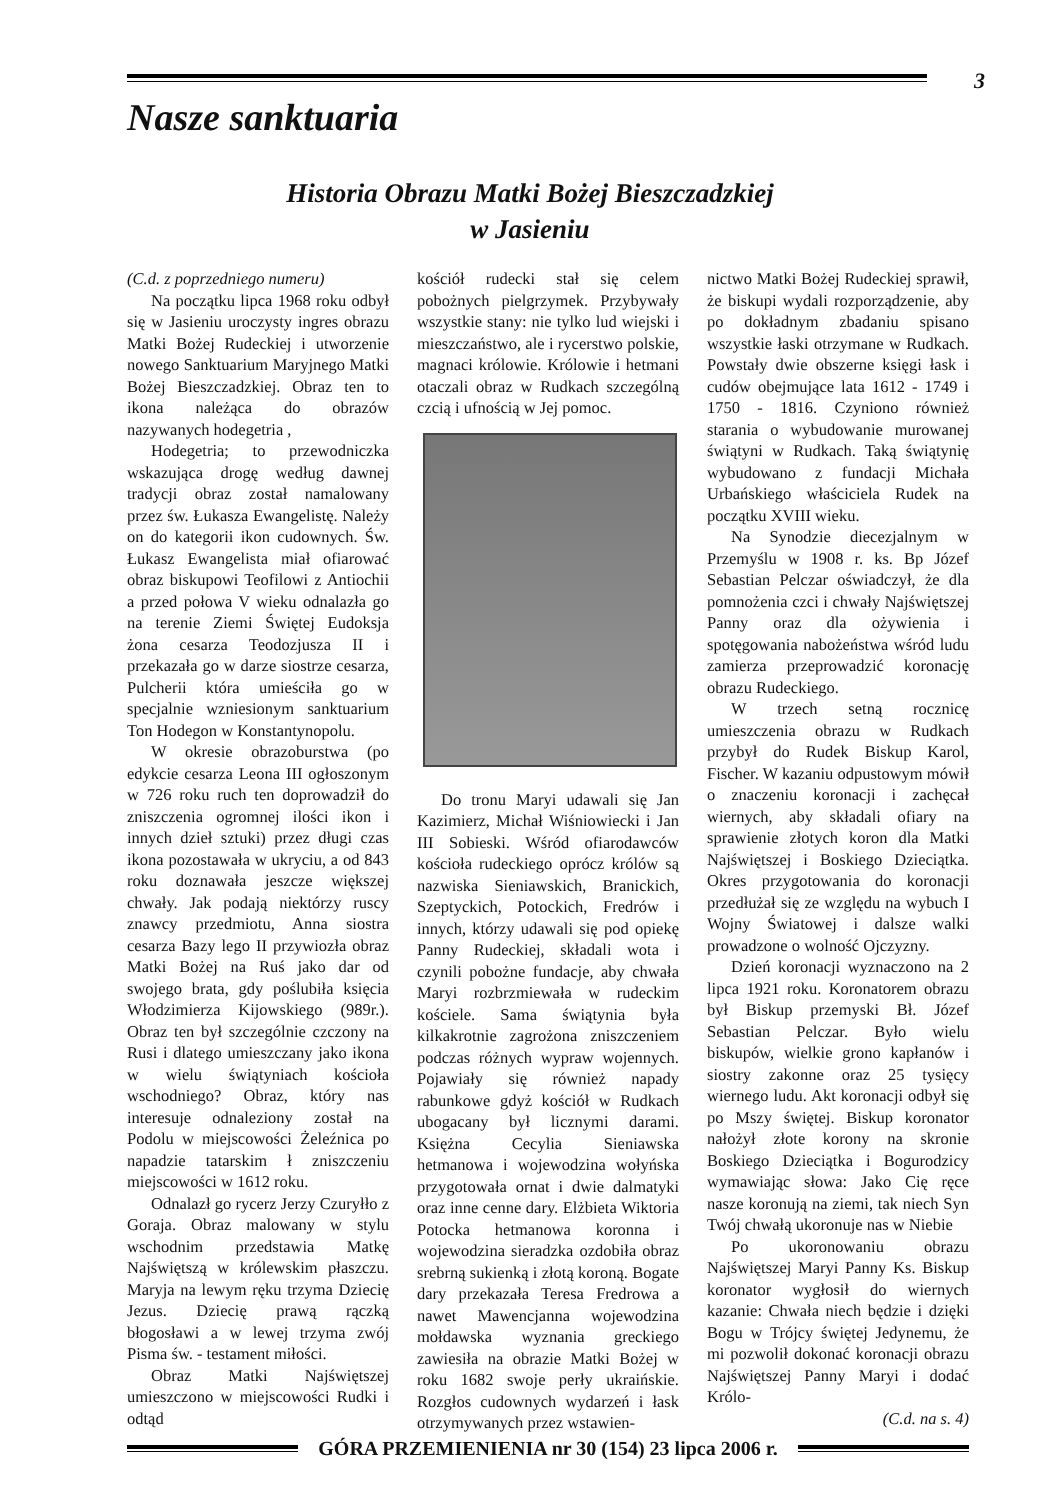3
Nasze sanktuaria
Historia Obrazu Matki Bożej Bieszczadzkiej
w Jasieniu
(C.d. z poprzedniego numeru)
Na początku lipca 1968 roku odbył się w Jasieniu uroczysty ingres obrazu Matki Bożej Rudeckiej i utworzenie nowego Sanktuarium Maryjnego Matki Bożej Bieszczadzkiej. Obraz ten to ikona należąca do obrazów nazywanych hodegetria ,
Hodegetria; to przewodniczka wskazująca drogę według dawnej tradycji obraz został namalowany przez św. Łukasza Ewangelistę. Należy on do kategorii ikon cudownych. Św. Łukasz Ewangelista miał ofiarować obraz biskupowi Teofilowi z Antiochii a przed połowa V wieku odnalazła go na terenie Ziemi Świętej Eudoksja żona cesarza Teodozjusza II i przekazała go w darze siostrze cesarza, Pulcherii która umieściła go w specjalnie wzniesionym sanktuarium Ton Hodegon w Konstantynopolu.
W okresie obrazoburstwa (po edykcie cesarza Leona III ogłoszonym w 726 roku ruch ten doprowadził do zniszczenia ogromnej ilości ikon i innych dzieł sztuki) przez długi czas ikona pozostawała w ukryciu, a od 843 roku doznawała jeszcze większej chwały. Jak podają niektórzy ruscy znawcy przedmiotu, Anna siostra cesarza Bazy lego II przywiozła obraz Matki Bożej na Ruś jako dar od swojego brata, gdy poślubiła księcia Włodzimierza Kijowskiego (989r.). Obraz ten był szczególnie czczony na Rusi i dlatego umieszczany jako ikona w wielu świątyniach kościoła wschodniego? Obraz, który nas interesuje odnaleziony został na Podolu w miejscowości Żeleźnica po napadzie tatarskim ł zniszczeniu miejscowości w 1612 roku.
Odnalazł go rycerz Jerzy Czuryłło z Goraja. Obraz malowany w stylu wschodnim przedstawia Matkę Najświętszą w królewskim płaszczu. Maryja na lewym ręku trzyma Dziecię Jezus. Dziecię prawą rączką błogosławi a w lewej trzyma zwój Pisma św. - testament miłości.
Obraz Matki Najświętszej umieszczono w miejscowości Rudki i odtąd
kościół rudecki stał się celem pobożnych pielgrzymek. Przybywały wszystkie stany: nie tylko lud wiejski i mieszczaństwo, ale i rycerstwo polskie, magnaci królowie. Królowie i hetmani otaczali obraz w Rudkach szczególną czcią i ufnością w Jej pomoc.
Do tronu Maryi udawali się Jan Kazimierz, Michał Wiśniowiecki i Jan III Sobieski. Wśród ofiarodawców kościoła rudeckiego oprócz królów są nazwiska Sieniawskich, Branickich, Szeptyckich, Potockich, Fredrów i innych, którzy udawali się pod opiekę Panny Rudeckiej, składali wota i czynili pobożne fundacje, aby chwała Maryi rozbrzmiewała w rudeckim kościele. Sama świątynia była kilkakrotnie zagrożona zniszczeniem podczas różnych wypraw wojennych. Pojawiały się również napady rabunkowe gdyż kościół w Rudkach ubogacany był licznymi darami. Księżna Cecylia Sieniawska hetmanowa i wojewodzina wołyńska przygotowała ornat i dwie dalmatyki oraz inne cenne dary. Elżbieta Wiktoria Potocka hetmanowa koronna i wojewodzina sieradzka ozdobiła obraz srebrną sukienką i złotą koroną. Bogate dary przekazała Teresa Fredrowa a nawet Mawencjanna wojewodzina mołdawska wyznania greckiego zawiesiła na obrazie Matki Bożej w roku 1682 swoje perły ukraińskie. Rozgłos cudownych wydarzeń i łask otrzymywanych przez wstawien-
nictwo Matki Bożej Rudeckiej sprawił, że biskupi wydali rozporządzenie, aby po dokładnym zbadaniu spisano wszystkie łaski otrzymane w Rudkach. Powstały dwie obszerne księgi łask i cudów obejmujące lata 1612 - 1749 i 1750 - 1816. Czyniono również starania o wybudowanie murowanej świątyni w Rudkach. Taką świątynię wybudowano z fundacji Michała Urbańskiego właściciela Rudek na początku XVIII wieku.
Na Synodzie diecezjalnym w Przemyślu w 1908 r. ks. Bp Józef Sebastian Pelczar oświadczył, że dla pomnożenia czci i chwały Najświętszej Panny oraz dla ożywienia i spotęgowania nabożeństwa wśród ludu zamierza przeprowadzić koronację obrazu Rudeckiego.
W trzech setną rocznicę umieszczenia obrazu w Rudkach przybył do Rudek Biskup Karol, Fischer. W kazaniu odpustowym mówił o znaczeniu koronacji i zachęcał wiernych, aby składali ofiary na sprawienie złotych koron dla Matki Najświętszej i Boskiego Dzieciątka. Okres przygotowania do koronacji przedłużał się ze względu na wybuch I Wojny Światowej i dalsze walki prowadzone o wolność Ojczyzny.
Dzień koronacji wyznaczono na 2 lipca 1921 roku. Koronatorem obrazu był Biskup przemyski Bł. Józef Sebastian Pelczar. Było wielu biskupów, wielkie grono kapłanów i siostry zakonne oraz 25 tysięcy wiernego ludu. Akt koronacji odbył się po Mszy świętej. Biskup koronator nałożył złote korony na skronie Boskiego Dzieciątka i Bogurodzicy wymawiając słowa: Jako Cię ręce nasze koronują na ziemi, tak niech Syn Twój chwałą ukoronuje nas w Niebie
Po ukoronowaniu obrazu Najświętszej Maryi Panny Ks. Biskup koronator wygłosił do wiernych kazanie: Chwała niech będzie i dzięki Bogu w Trójcy świętej Jedynemu, że mi pozwolił dokonać koronacji obrazu Najświętszej Panny Maryi i dodać Królo-
(C.d. na s. 4)
GÓRA PRZEMIENIENIA nr 30 (154) 23 lipca 2006 r.